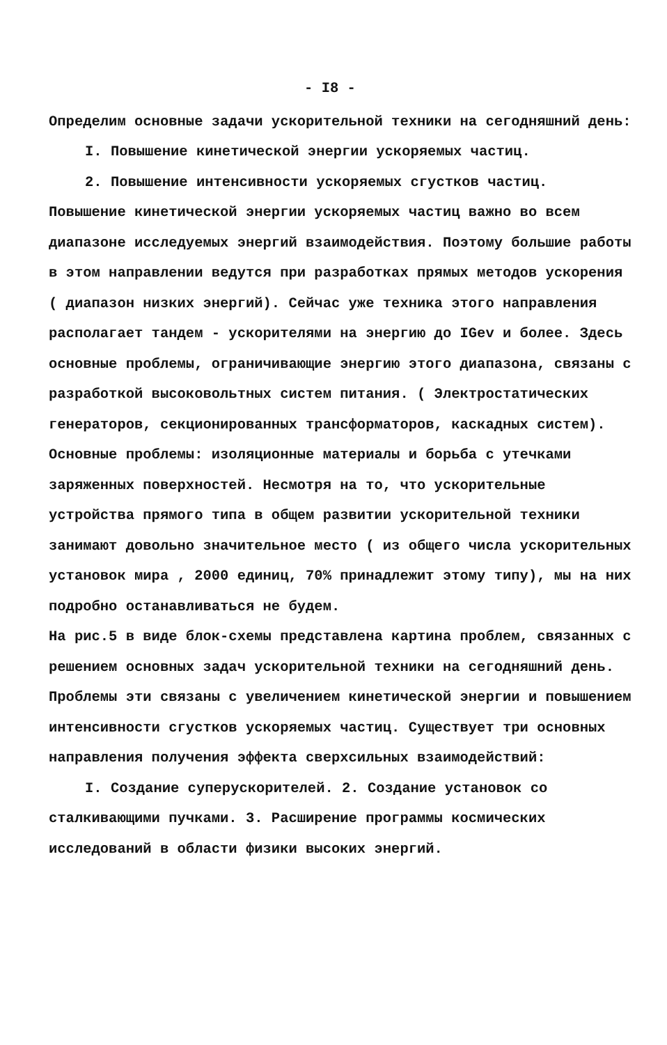- I8 -
Определим основные задачи ускорительной техники на сегодняшний день:
I. Повышение кинетической энергии ускоряемых частиц.
2. Повышение интенсивности ускоряемых сгустков частиц.
Повышение кинетической энергии ускоряемых частиц важно во всем диапазоне исследуемых энергий взаимодействия. Поэтому большие работы в этом направлении ведутся при разработках прямых методов ускорения ( диапазон низких энергий). Сейчас уже техника этого направления располагает тандем - ускорителями на энергию до IGev и более. Здесь основные проблемы, ограничивающие энергию этого диапазона, связаны с разработкой высоковольтных систем питания. ( Электростатических генераторов, секционированных трансформаторов, каскадных систем). Основные проблемы: изоляционные материалы и борьба с утечками заряженных поверхностей. Несмотря на то, что ускорительные устройства прямого типа в общем развитии ускорительной техники занимают довольно значительное место ( из общего числа ускорительных установок мира , 2000 единиц, 70% принадлежит этому типу), мы на них подробно останавливаться не будем.
На рис.5 в виде блок-схемы представлена картина проблем, связанных с решением основных задач ускорительной техники на сегодняшний день. Проблемы эти связаны с увеличением кинетической энергии и повышением интенсивности сгустков ускоряемых частиц. Существует три основных направления получения эффекта сверхсильных взаимодействий:
I. Создание суперускорителей. 2. Создание установок со сталкивающими пучками. 3. Расширение программы космических исследований в области физики высоких энергий.